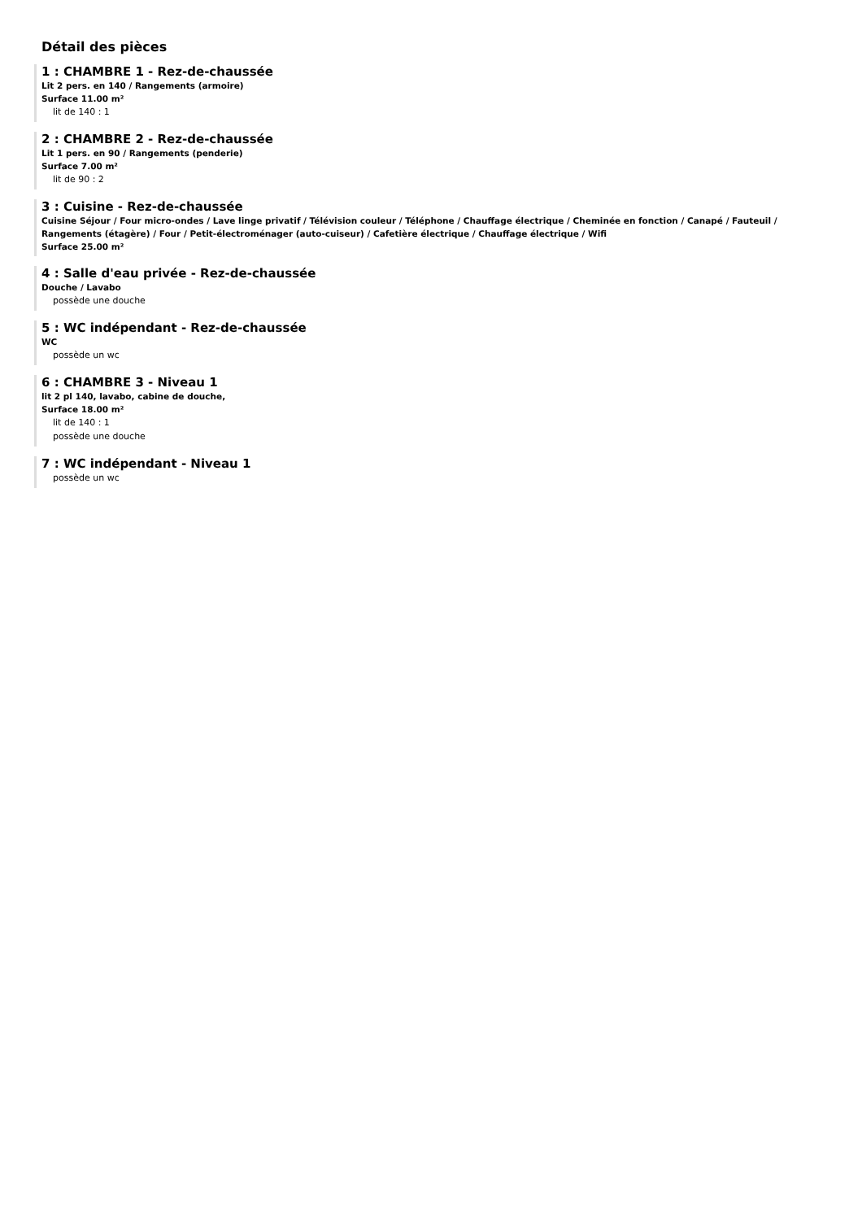Détail des pièces
1 : CHAMBRE 1 - Rez-de-chaussée
Lit 2 pers. en 140 / Rangements (armoire)
Surface 11.00 m²
lit de 140 : 1
2 : CHAMBRE 2 - Rez-de-chaussée
Lit 1 pers. en 90 / Rangements (penderie)
Surface 7.00 m²
lit de 90 : 2
3 : Cuisine - Rez-de-chaussée
Cuisine Séjour / Four micro-ondes / Lave linge privatif / Télévision couleur / Téléphone / Chauffage électrique / Cheminée en fonction / Canapé / Fauteuil / Rangements (étagère) / Four / Petit-électroménager (auto-cuiseur) / Cafetière électrique / Chauffage électrique / Wifi
Surface 25.00 m²
4 : Salle d'eau privée - Rez-de-chaussée
Douche / Lavabo
possède une douche
5 : WC indépendant - Rez-de-chaussée
WC
possède un wc
6 : CHAMBRE 3 - Niveau 1
lit 2 pl 140, lavabo, cabine de douche,
Surface 18.00 m²
lit de 140 : 1
possède une douche
7 : WC indépendant - Niveau 1
possède un wc